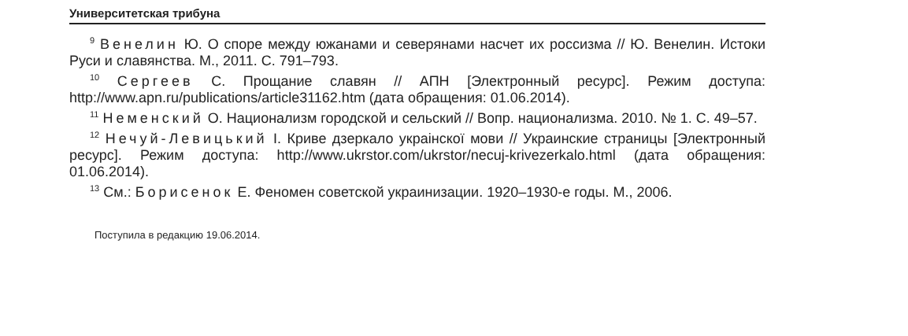Университетская трибуна
<sup>9</sup> Венелин Ю. О споре между южанами и северянами насчет их россизма // Ю. Венелин. Истоки Руси и славянства. М., 2011. С. 791–793.
<sup>10</sup> Сергеев С. Прощание славян // АПН [Электронный ресурс]. Режим доступа: http://www.apn.ru/publications/article31162.htm (дата обращения: 01.06.2014).
<sup>11</sup> Неменский О. Национализм городской и сельский // Вопр. национализма. 2010. № 1. С. 49–57.
<sup>12</sup> Нечуй-Левицький І. Криве дзеркало украінскої мови // Украинские страницы [Электронный ресурс]. Режим доступа: http://www.ukrstor.com/ukrstor/necuj-krivezerkalo.html (дата обращения: 01.06.2014).
<sup>13</sup> См.: Борисенок Е. Феномен советской украинизации. 1920–1930-е годы. М., 2006.
Поступила в редакцию 19.06.2014.